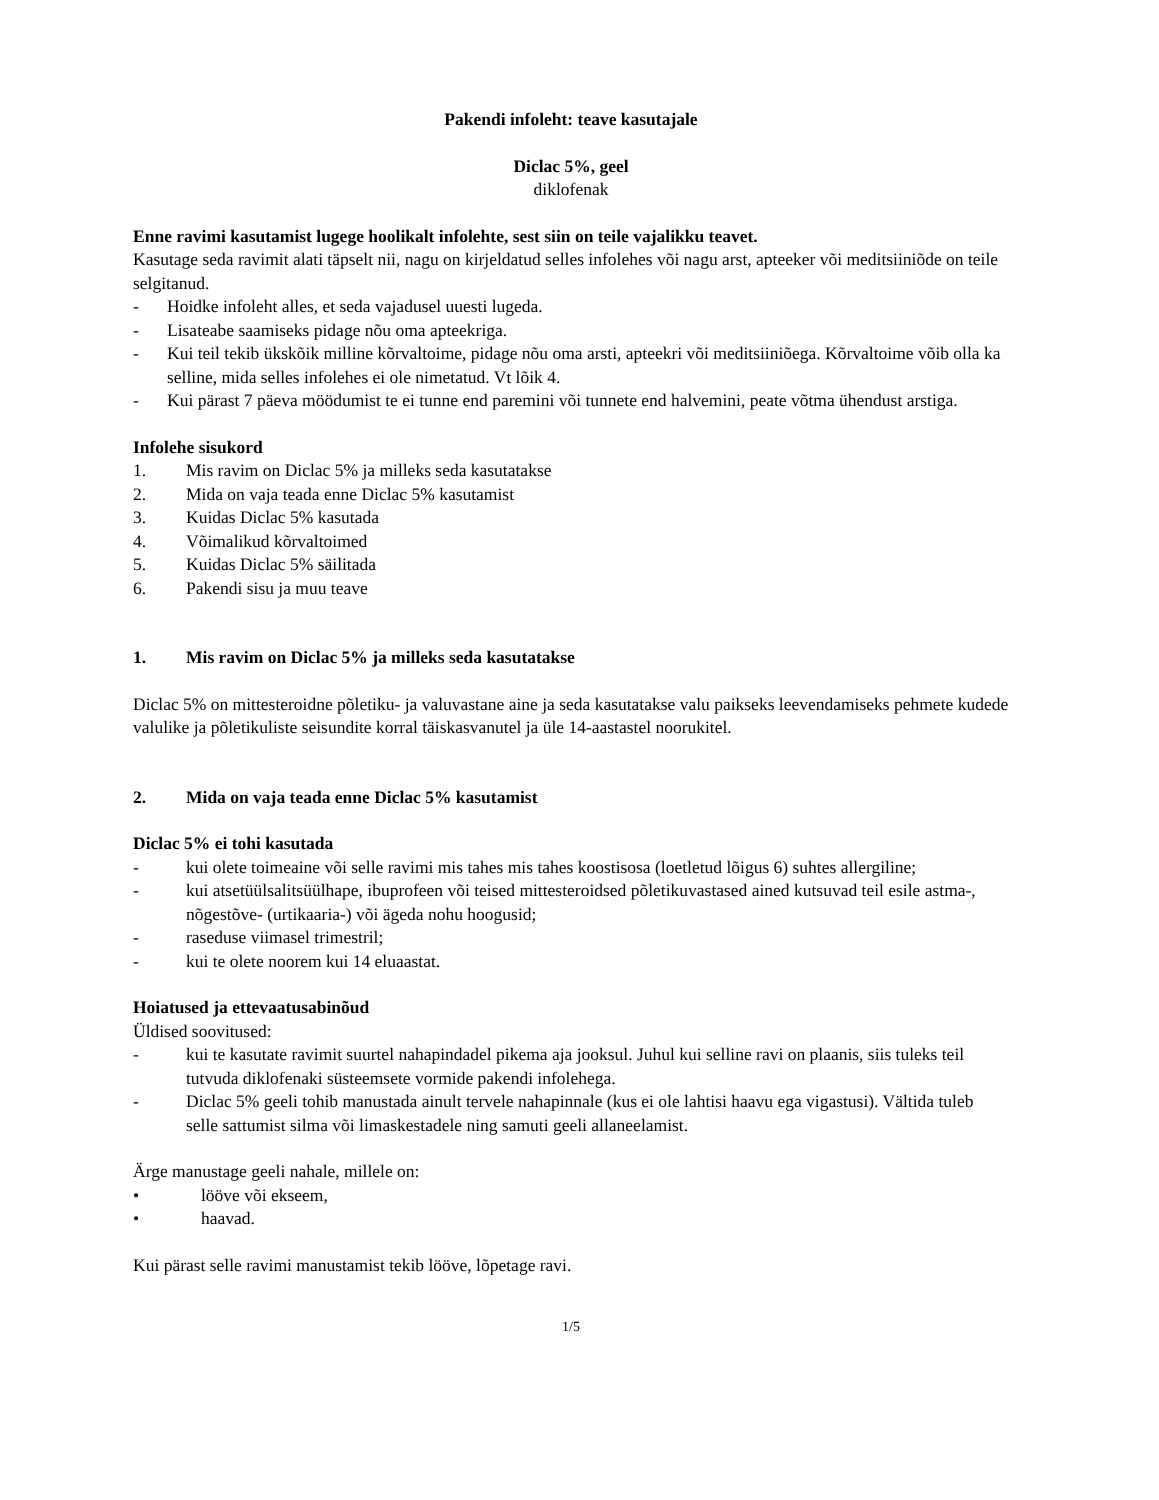Pakendi infoleht: teave kasutajale
Diclac 5%, geel
diklofenak
Enne ravimi kasutamist lugege hoolikalt infolehte, sest siin on teile vajalikku teavet.
Kasutage seda ravimit alati täpselt nii, nagu on kirjeldatud selles infolehes või nagu arst, apteeker või meditsiiniõde on teile selgitanud.
- Hoidke infoleht alles, et seda vajadusel uuesti lugeda.
- Lisateabe saamiseks pidage nõu oma apteekriga.
- Kui teil tekib ükskõik milline kõrvaltoime, pidage nõu oma arsti, apteekri või meditsiiniõega. Kõrvaltoime võib olla ka selline, mida selles infolehes ei ole nimetatud. Vt lõik 4.
- Kui pärast 7 päeva möödumist te ei tunne end paremini või tunnete end halvemini, peate võtma ühendust arstiga.
Infolehe sisukord
1. Mis ravim on Diclac 5% ja milleks seda kasutatakse
2. Mida on vaja teada enne Diclac 5% kasutamist
3. Kuidas Diclac 5% kasutada
4. Võimalikud kõrvaltoimed
5. Kuidas Diclac 5% säilitada
6. Pakendi sisu ja muu teave
1. Mis ravim on Diclac 5% ja milleks seda kasutatakse
Diclac 5% on mittesteroidne põletiku- ja valuvastane aine ja seda kasutatakse valu paikseks leevendamiseks pehmete kudede valulike ja põletikuliste seisundite korral täiskasvanutel ja üle 14-aastastel noorukitel.
2. Mida on vaja teada enne Diclac 5% kasutamist
Diclac 5% ei tohi kasutada
- kui olete toimeaine või selle ravimi mis tahes mis tahes koostisosa (loetletud lõigus 6) suhtes allergiline;
- kui atsetüülsalitsüülhape, ibuprofeen või teised mittesteroidsed põletikuvastased ained kutsuvad teil esile astma-, nõgestõve- (urtikaaria-) või ägeda nohu hoogusid;
- raseduse viimasel trimestril;
- kui te olete noorem kui 14 eluaastat.
Hoiatused ja ettevaatusabinõud
Üldised soovitused:
- kui te kasutate ravimit suurtel nahapindadel pikema aja jooksul. Juhul kui selline ravi on plaanis, siis tuleks teil tutvuda diklofenaki süsteemsete vormide pakendi infolehega.
- Diclac 5% geeli tohib manustada ainult tervele nahapinnale (kus ei ole lahtisi haavu ega vigastusi). Vältida tuleb selle sattumist silma või limaskestadele ning samuti geeli allaneelamist.
Ärge manustage geeli nahale, millele on:
• lööve või ekseem,
• haavad.
Kui pärast selle ravimi manustamist tekib lööve, lõpetage ravi.
1/5